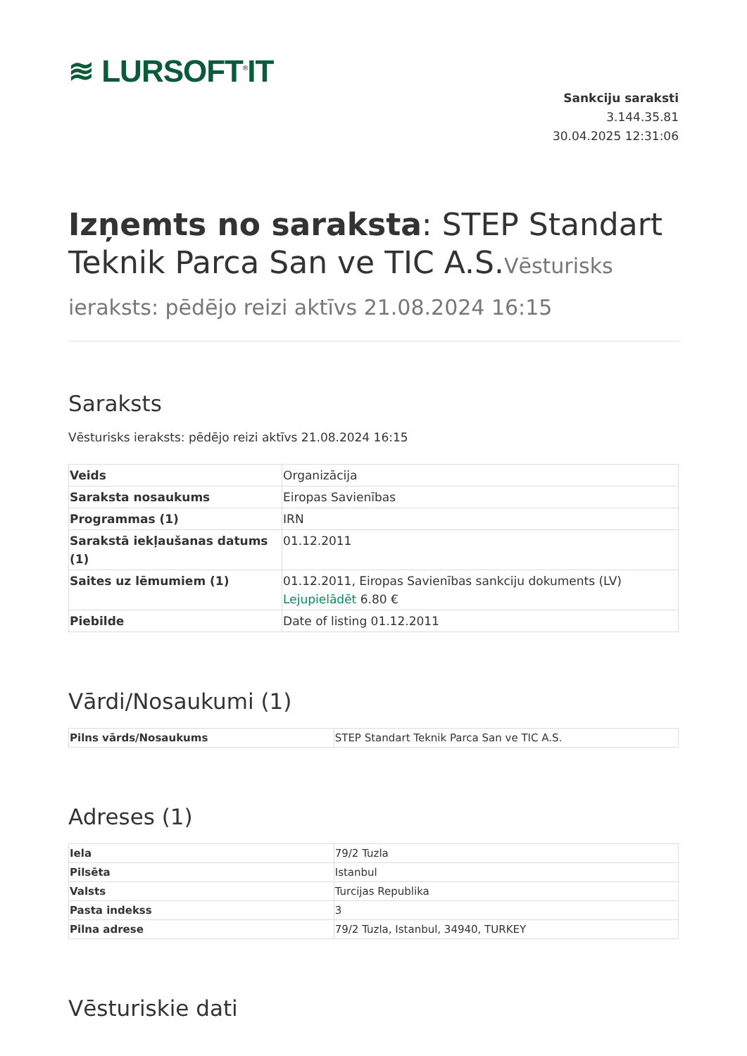≋ LURSOFT<sup>®</sup>IT
Sankciju saraksti
3.144.35.81
30.04.2025 12:31:06
Izņemts no saraksta: STEP Standart Teknik Parca San ve TIC A.S.Vēsturisks ieraksts: pēdējo reizi aktīvs 21.08.2024 16:15
Saraksts
Vēsturisks ieraksts: pēdējo reizi aktīvs 21.08.2024 16:15
| Veids | Organizācija |
| Saraksta nosaukums | Eiropas Savienības |
| Programmas (1) | IRN |
| Sarakstā iekļaušanas datums (1) | 01.12.2011 |
| Saites uz lēmumiem (1) | 01.12.2011, Eiropas Savienības sankciju dokuments (LV) Lejupielādēt 6.80 € |
| Piebilde | Date of listing 01.12.2011 |
Vārdi/Nosaukumi (1)
| Pilns vārds/Nosaukums | STEP Standart Teknik Parca San ve TIC A.S. |
Adreses (1)
| Iela | 79/2 Tuzla |
| Pilsēta | Istanbul |
| Valsts | Turcijas Republika |
| Pasta indekss | 3 |
| Pilna adrese | 79/2 Tuzla, Istanbul, 34940, TURKEY |
Vēsturiskie dati